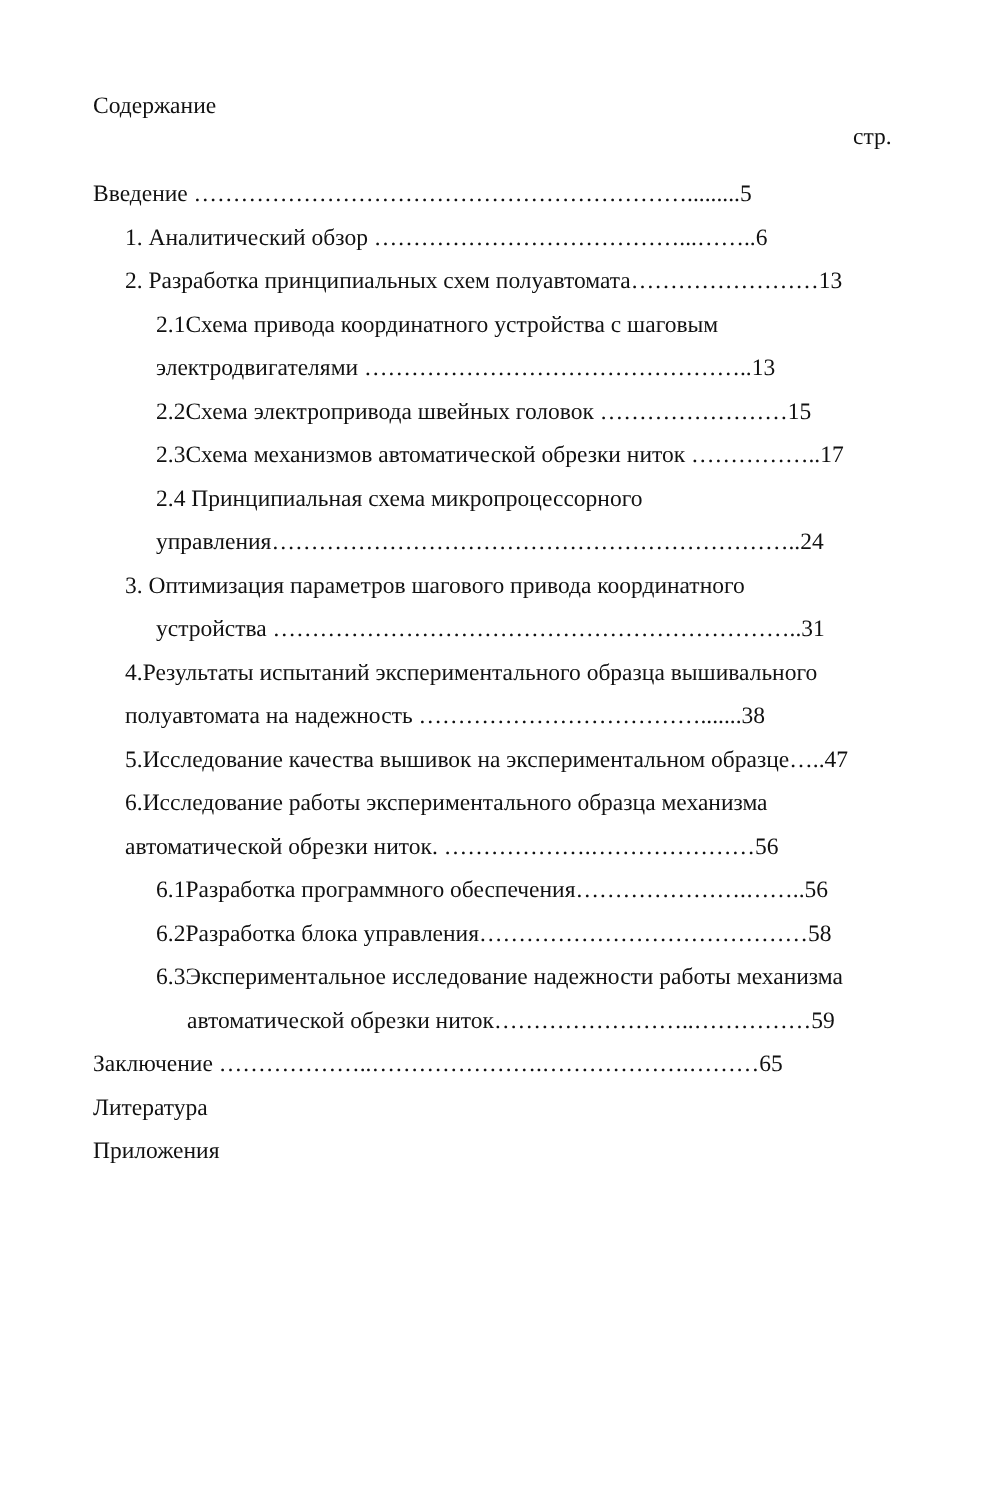Содержание
стр.
Введение ……………………………………………………….........5
1. Аналитический обзор …………………………………...……..6
2. Разработка принципиальных схем полуавтомата……………………13
2.1Схема привода координатного устройства с шаговым
электродвигателями …………………………………………..13
2.2Схема электропривода швейных головок ……………………15
2.3Схема механизмов автоматической обрезки ниток ……………..17
2.4 Принципиальная схема микропроцессорного
управления…………………………………………………………..24
3. Оптимизация параметров шагового привода координатного
устройства …………………………………………………………..31
4.Результаты испытаний экспериментального образца вышивального
полуавтомата на надежность ……………………………….......38
5.Исследование качества вышивок на экспериментальном образце…..47
6.Исследование работы экспериментального образца механизма
автоматической обрезки ниток. ……………….…………………56
6.1Разработка программного обеспечения………………….……..56
6.2Разработка блока управления……………………………………58
6.3Экспериментальное исследование надежности работы механизма
автоматической обрезки ниток……………………..……………59
Заключение ………………..………………….……………….………65
Литература
Приложения